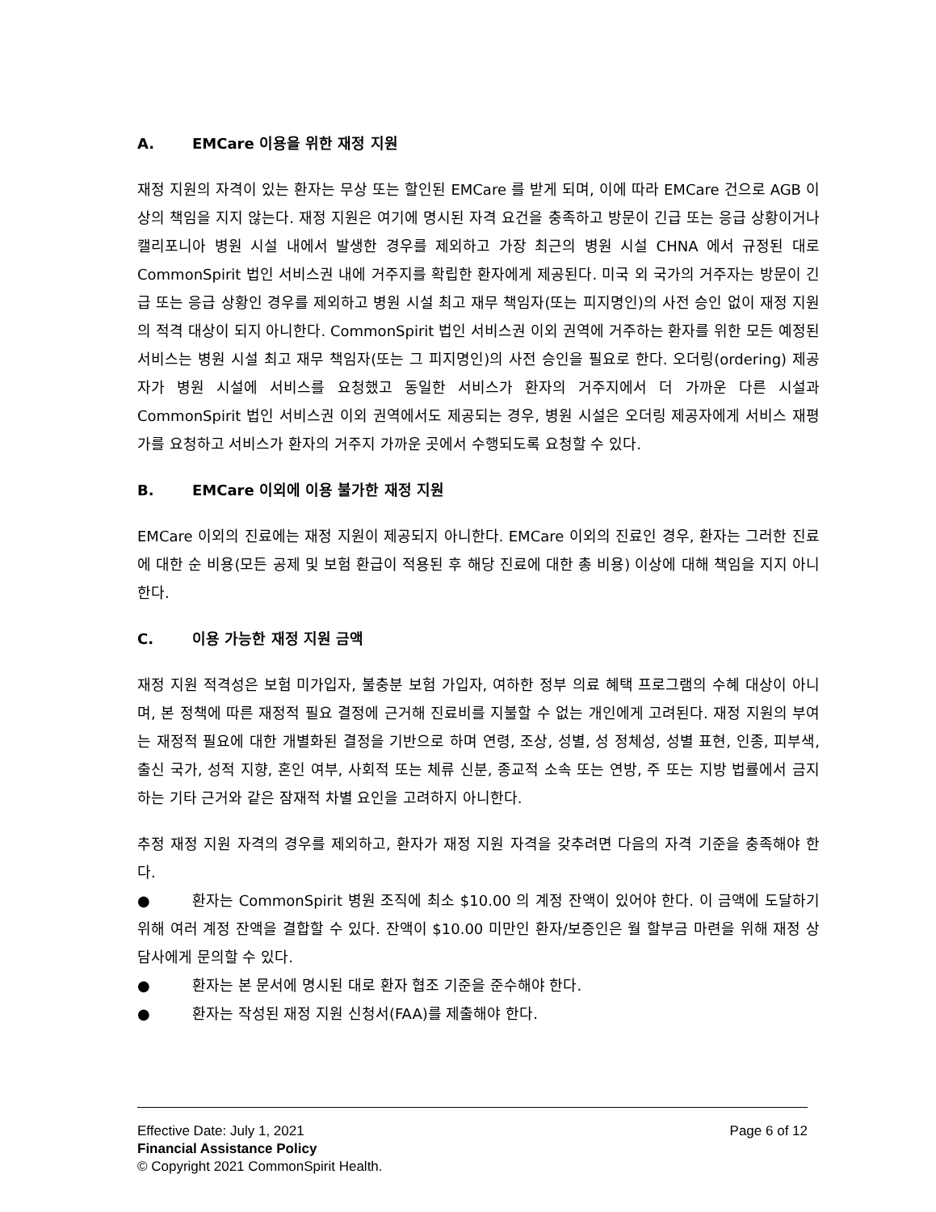A. EMCare 이용을 위한 재정 지원
재정 지원의 자격이 있는 환자는 무상 또는 할인된 EMCare 를 받게 되며, 이에 따라 EMCare 건으로 AGB 이상의 책임을 지지 않는다. 재정 지원은 여기에 명시된 자격 요건을 충족하고 방문이 긴급 또는 응급 상황이거나 캘리포니아 병원 시설 내에서 발생한 경우를 제외하고 가장 최근의 병원 시설 CHNA 에서 규정된 대로 CommonSpirit 법인 서비스권 내에 거주지를 확립한 환자에게 제공된다. 미국 외 국가의 거주자는 방문이 긴급 또는 응급 상황인 경우를 제외하고 병원 시설 최고 재무 책임자(또는 피지명인)의 사전 승인 없이 재정 지원의 적격 대상이 되지 아니한다. CommonSpirit 법인 서비스권 이외 권역에 거주하는 환자를 위한 모든 예정된 서비스는 병원 시설 최고 재무 책임자(또는 그 피지명인)의 사전 승인을 필요로 한다. 오더링(ordering) 제공자가 병원 시설에 서비스를 요청했고 동일한 서비스가 환자의 거주지에서 더 가까운 다른 시설과 CommonSpirit 법인 서비스권 이외 권역에서도 제공되는 경우, 병원 시설은 오더링 제공자에게 서비스 재평가를 요청하고 서비스가 환자의 거주지 가까운 곳에서 수행되도록 요청할 수 있다.
B. EMCare 이외에 이용 불가한 재정 지원
EMCare 이외의 진료에는 재정 지원이 제공되지 아니한다. EMCare 이외의 진료인 경우, 환자는 그러한 진료에 대한 순 비용(모든 공제 및 보험 환급이 적용된 후 해당 진료에 대한 총 비용) 이상에 대해 책임을 지지 아니한다.
C. 이용 가능한 재정 지원 금액
재정 지원 적격성은 보험 미가입자, 불충분 보험 가입자, 여하한 정부 의료 혜택 프로그램의 수혜 대상이 아니며, 본 정책에 따른 재정적 필요 결정에 근거해 진료비를 지불할 수 없는 개인에게 고려된다. 재정 지원의 부여는 재정적 필요에 대한 개별화된 결정을 기반으로 하며 연령, 조상, 성별, 성 정체성, 성별 표현, 인종, 피부색, 출신 국가, 성적 지향, 혼인 여부, 사회적 또는 체류 신분, 종교적 소속 또는 연방, 주 또는 지방 법률에서 금지하는 기타 근거와 같은 잠재적 차별 요인을 고려하지 아니한다.
추정 재정 지원 자격의 경우를 제외하고, 환자가 재정 지원 자격을 갖추려면 다음의 자격 기준을 충족해야 한다.
● 환자는 CommonSpirit 병원 조직에 최소 $10.00 의 계정 잔액이 있어야 한다. 이 금액에 도달하기 위해 여러 계정 잔액을 결합할 수 있다. 잔액이 $10.00 미만인 환자/보증인은 월 할부금 마련을 위해 재정 상담사에게 문의할 수 있다.
● 환자는 본 문서에 명시된 대로 환자 협조 기준을 준수해야 한다.
● 환자는 작성된 재정 지원 신청서(FAA)를 제출해야 한다.
Effective Date: July 1, 2021 Page 6 of 12
Financial Assistance Policy
© Copyright 2021 CommonSpirit Health.